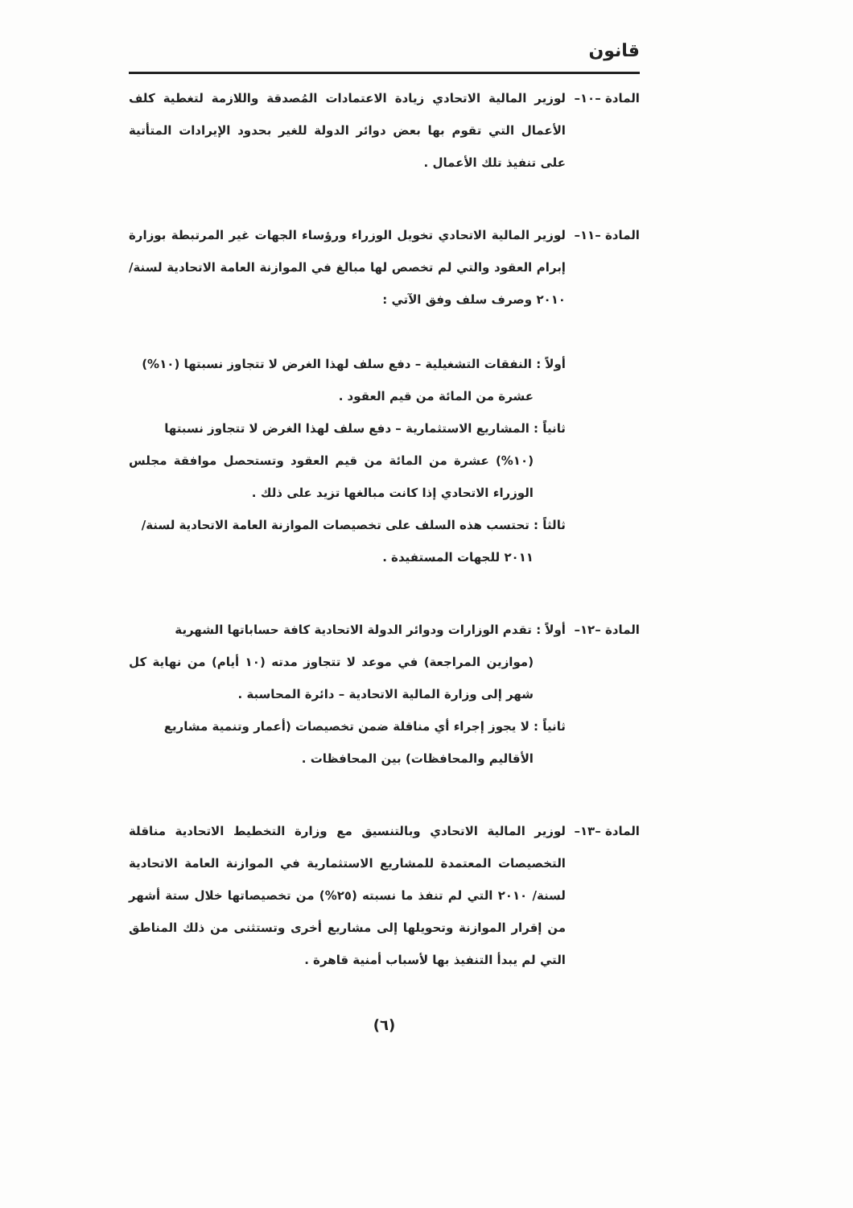قانون
المادة –١٠–
لوزير المالية الاتحادي زيادة الاعتمادات المُصدقة واللازمة لتغطية كلف الأعمال التي تقوم بها بعض دوائر الدولة للغير بحدود الإيرادات المتأتية على تنفيذ تلك الأعمال .
المادة –١١–
لوزير المالية الاتحادي تخويل الوزراء ورؤساء الجهات غير المرتبطة بوزارة إبرام العقود والتي لم تخصص لها مبالغ في الموازنة العامة الاتحادية لسنة/ ٢٠١٠ وصرف سلف وفق الآتي :
أولاً : النفقات التشغيلية – دفع سلف لهذا الغرض لا تتجاوز نسبتها (١٠%)
عشرة من المائة من قيم العقود .
ثانياً : المشاريع الاستثمارية – دفع سلف لهذا الغرض لا تتجاوز نسبتها
(١٠%) عشرة من المائة من قيم العقود وتستحصل موافقة مجلس الوزراء الاتحادي إذا كانت مبالغها تزيد على ذلك .
ثالثاً : تحتسب هذه السلف على تخصيصات الموازنة العامة الاتحادية لسنة/
٢٠١١ للجهات المستفيدة .
المادة –١٢–
أولاً : تقدم الوزارات ودوائر الدولة الاتحادية كافة حساباتها الشهرية
(موازين المراجعة) في موعد لا تتجاوز مدته (١٠ أيام) من نهاية كل شهر إلى وزارة المالية الاتحادية – دائرة المحاسبة .
ثانياً : لا يجوز إجراء أي مناقلة ضمن تخصيصات (أعمار وتنمية مشاريع
الأقاليم والمحافظات) بين المحافظات .
المادة –١٣–
لوزير المالية الاتحادي وبالتنسيق مع وزارة التخطيط الاتحادية مناقلة التخصيصات المعتمدة للمشاريع الاستثمارية في الموازنة العامة الاتحادية لسنة/ ٢٠١٠ التي لم تنفذ ما نسبته (٢٥%) من تخصيصاتها خلال ستة أشهر من إقرار الموازنة وتحويلها إلى مشاريع أخرى وتستثنى من ذلك المناطق التي لم يبدأ التنفيذ بها لأسباب أمنية قاهرة .
(٦)